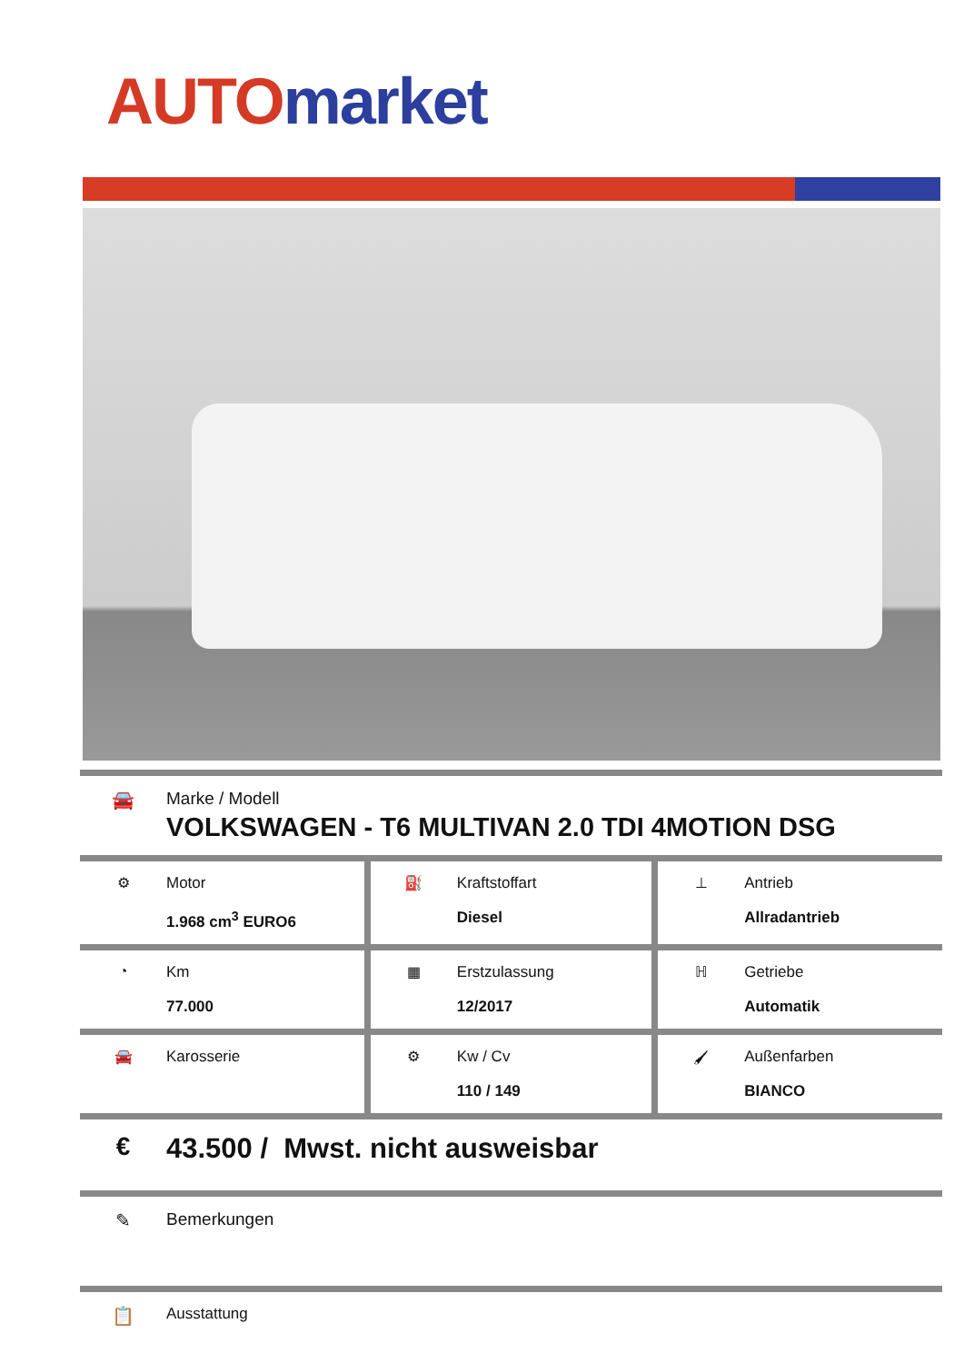AUTO market
🚘 Marke / Modell
VOLKSWAGEN - T6 MULTIVAN 2.0 TDI 4MOTION DSG
| ⚙ Motor 1.968 cm<sup>3</sup> EURO6 | ⛽ Kraftstoffart Diesel | ⊥ Antrieb Allradantrieb |
| ◔ Km 77.000 | ▦ Erstzulassung 12/2017 | ℍ Getriebe Automatik |
| 🚘 Karosserie | ⚙ Kw / Cv 110 / 149 | 🖌 Außenfarben BIANCO |
€ 43.500 / Mwst. nicht ausweisbar
✎ Bemerkungen
📋
Ausstattung